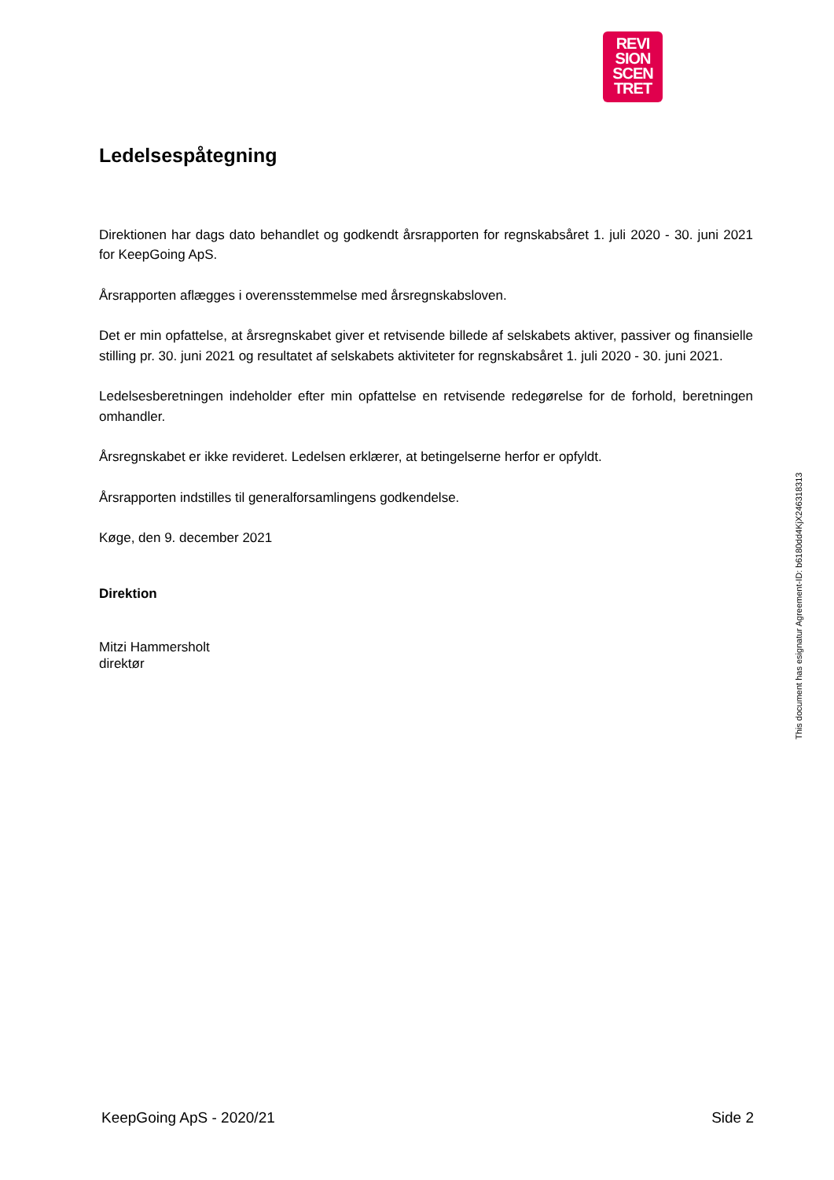REVI
SION
SCEN
TRET
Ledelsespåtegning
Direktionen har dags dato behandlet og godkendt årsrapporten for regnskabsåret 1. juli 2020 - 30. juni 2021 for KeepGoing ApS.
Årsrapporten aflægges i overensstemmelse med årsregnskabsloven.
Det er min opfattelse, at årsregnskabet giver et retvisende billede af selskabets aktiver, passiver og finansielle stilling pr. 30. juni 2021 og resultatet af selskabets aktiviteter for regnskabsåret 1. juli 2020 - 30. juni 2021.
Ledelsesberetningen indeholder efter min opfattelse en retvisende redegørelse for de forhold, beretningen omhandler.
Årsregnskabet er ikke revideret. Ledelsen erklærer, at betingelserne herfor er opfyldt.
Årsrapporten indstilles til generalforsamlingens godkendelse.
Køge, den 9. december 2021
Direktion
Mitzi Hammersholt
direktør
This document has esignatur Agreement-ID: b6180dd4KjX246318313
KeepGoing ApS - 2020/21 Side 2